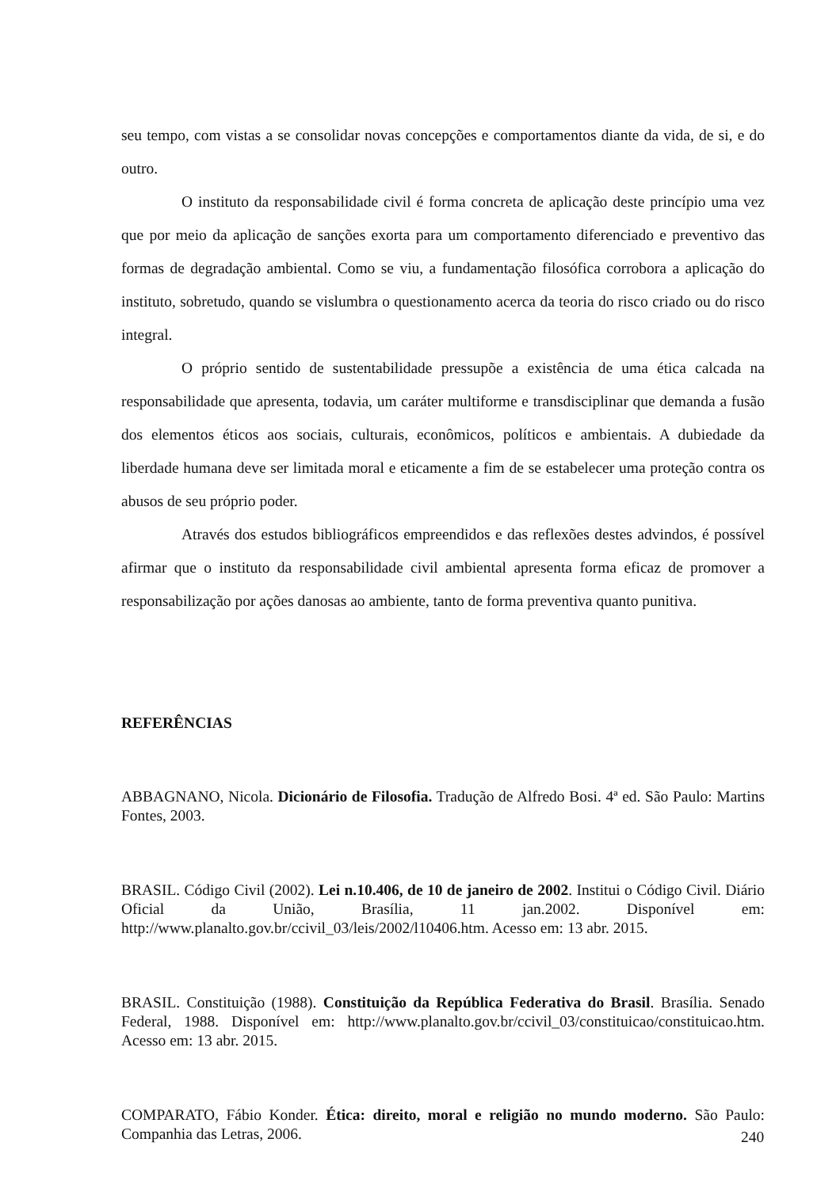seu tempo, com vistas a se consolidar novas concepções e comportamentos diante da vida, de si, e do outro.
O instituto da responsabilidade civil é forma concreta de aplicação deste princípio uma vez que por meio da aplicação de sanções exorta para um comportamento diferenciado e preventivo das formas de degradação ambiental. Como se viu, a fundamentação filosófica corrobora a aplicação do instituto, sobretudo, quando se vislumbra o questionamento acerca da teoria do risco criado ou do risco integral.
O próprio sentido de sustentabilidade pressupõe a existência de uma ética calcada na responsabilidade que apresenta, todavia, um caráter multiforme e transdisciplinar que demanda a fusão dos elementos éticos aos sociais, culturais, econômicos, políticos e ambientais. A dubiedade da liberdade humana deve ser limitada moral e eticamente a fim de se estabelecer uma proteção contra os abusos de seu próprio poder.
Através dos estudos bibliográficos empreendidos e das reflexões destes advindos, é possível afirmar que o instituto da responsabilidade civil ambiental apresenta forma eficaz de promover a responsabilização por ações danosas ao ambiente, tanto de forma preventiva quanto punitiva.
REFERÊNCIAS
ABBAGNANO, Nicola. Dicionário de Filosofia. Tradução de Alfredo Bosi. 4ª ed. São Paulo: Martins Fontes, 2003.
BRASIL. Código Civil (2002). Lei n.10.406, de 10 de janeiro de 2002. Institui o Código Civil. Diário Oficial da União, Brasília, 11 jan.2002. Disponível em: http://www.planalto.gov.br/ccivil_03/leis/2002/l10406.htm. Acesso em: 13 abr. 2015.
BRASIL. Constituição (1988). Constituição da República Federativa do Brasil. Brasília. Senado Federal, 1988. Disponível em: http://www.planalto.gov.br/ccivil_03/constituicao/constituicao.htm. Acesso em: 13 abr. 2015.
COMPARATO, Fábio Konder. Ética: direito, moral e religião no mundo moderno. São Paulo: Companhia das Letras, 2006.
240